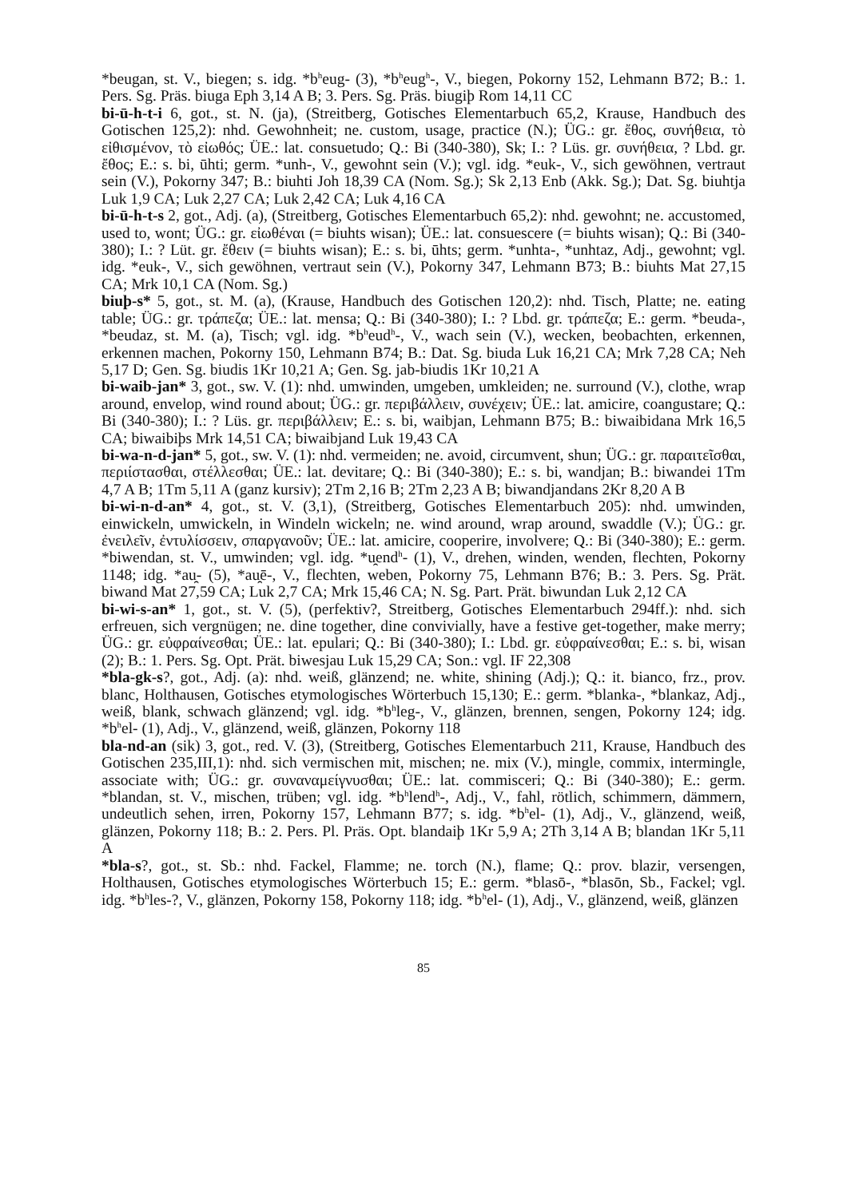*beugan, st. V., biegen; s. idg. *b<sup>h</sup>eug- (3), *b<sup>h</sup>eug<sup>h</sup>-, V., biegen, Pokorny 152, Lehmann B72; B.: 1. Pers. Sg. Präs. biuga Eph 3,14 A B; 3. Pers. Sg. Präs. biugiþ Rom 14,11 CC
bi-ū-h-t-i 6, got., st. N. (ja), (Streitberg, Gotisches Elementarbuch 65,2, Krause, Handbuch des Gotischen 125,2): nhd. Gewohnheit; ne. custom, usage, practice (N.); ÜG.: gr. ἔθος, συνήθεια, τὸ εἰθισμένον, τὸ εἰωθός; ÜE.: lat. consuetudo; Q.: Bi (340-380), Sk; I.: ? Lüs. gr. συνήθεια, ? Lbd. gr. ἔθος; E.: s. bi, ūhti; germ. *unh-, V., gewohnt sein (V.); vgl. idg. *euk-, V., sich gewöhnen, vertraut sein (V.), Pokorny 347; B.: biuhti Joh 18,39 CA (Nom. Sg.); Sk 2,13 Enb (Akk. Sg.); Dat. Sg. biuhtja Luk 1,9 CA; Luk 2,27 CA; Luk 2,42 CA; Luk 4,16 CA
bi-ū-h-t-s 2, got., Adj. (a), (Streitberg, Gotisches Elementarbuch 65,2): nhd. gewohnt; ne. accustomed, used to, wont; ÜG.: gr. εἰωθέναι (= biuhts wisan); ÜE.: lat. consuescere (= biuhts wisan); Q.: Bi (340-380); I.: ? Lüt. gr. ἔθειν (= biuhts wisan); E.: s. bi, ūhts; germ. *unhta-, *unhtaz, Adj., gewohnt; vgl. idg. *euk-, V., sich gewöhnen, vertraut sein (V.), Pokorny 347, Lehmann B73; B.: biuhts Mat 27,15 CA; Mrk 10,1 CA (Nom. Sg.)
biuþ-s* 5, got., st. M. (a), (Krause, Handbuch des Gotischen 120,2): nhd. Tisch, Platte; ne. eating table; ÜG.: gr. τράπεζα; ÜE.: lat. mensa; Q.: Bi (340-380); I.: ? Lbd. gr. τράπεζα; E.: germ. *beuda-, *beudaz, st. M. (a), Tisch; vgl. idg. *b<sup>h</sup>eud<sup>h</sup>-, V., wach sein (V.), wecken, beobachten, erkennen, erkennen machen, Pokorny 150, Lehmann B74; B.: Dat. Sg. biuda Luk 16,21 CA; Mrk 7,28 CA; Neh 5,17 D; Gen. Sg. biudis 1Kr 10,21 A; Gen. Sg. jab-biudis 1Kr 10,21 A
bi-waib-jan* 3, got., sw. V. (1): nhd. umwinden, umgeben, umkleiden; ne. surround (V.), clothe, wrap around, envelop, wind round about; ÜG.: gr. περιβάλλειν, συνέχειν; ÜE.: lat. amicire, coangustare; Q.: Bi (340-380); I.: ? Lüs. gr. περιβάλλειν; E.: s. bi, waibjan, Lehmann B75; B.: biwaibidana Mrk 16,5 CA; biwaibiþs Mrk 14,51 CA; biwaibjand Luk 19,43 CA
bi-wa-n-d-jan* 5, got., sw. V. (1): nhd. vermeiden; ne. avoid, circumvent, shun; ÜG.: gr. παραιτεῖσθαι, περιίστασθαι, στέλλεσθαι; ÜE.: lat. devitare; Q.: Bi (340-380); E.: s. bi, wandjan; B.: biwandei 1Tm 4,7 A B; 1Tm 5,11 A (ganz kursiv); 2Tm 2,16 B; 2Tm 2,23 A B; biwandjandans 2Kr 8,20 A B
bi-wi-n-d-an* 4, got., st. V. (3,1), (Streitberg, Gotisches Elementarbuch 205): nhd. umwinden, einwickeln, umwickeln, in Windeln wickeln; ne. wind around, wrap around, swaddle (V.); ÜG.: gr. ἐνειλεῖν, ἐντυλίσσειν, σπαργανοῦν; ÜE.: lat. amicire, cooperire, involvere; Q.: Bi (340-380); E.: germ. *biwendan, st. V., umwinden; vgl. idg. *u̯end<sup>h</sup>- (1), V., drehen, winden, wenden, flechten, Pokorny 1148; idg. *au̯- (5), *au̯ē-, V., flechten, weben, Pokorny 75, Lehmann B76; B.: 3. Pers. Sg. Prät. biwand Mat 27,59 CA; Luk 2,7 CA; Mrk 15,46 CA; N. Sg. Part. Prät. biwundan Luk 2,12 CA
bi-wi-s-an* 1, got., st. V. (5), (perfektiv?, Streitberg, Gotisches Elementarbuch 294ff.): nhd. sich erfreuen, sich vergnügen; ne. dine together, dine convivially, have a festive get-together, make merry; ÜG.: gr. εὐφραίνεσθαι; ÜE.: lat. epulari; Q.: Bi (340-380); I.: Lbd. gr. εὐφραίνεσθαι; E.: s. bi, wisan (2); B.: 1. Pers. Sg. Opt. Prät. biwesjau Luk 15,29 CA; Son.: vgl. IF 22,308
*bla-gk-s?, got., Adj. (a): nhd. weiß, glänzend; ne. white, shining (Adj.); Q.: it. bianco, frz., prov. blanc, Holthausen, Gotisches etymologisches Wörterbuch 15,130; E.: germ. *blanka-, *blankaz, Adj., weiß, blank, schwach glänzend; vgl. idg. *b<sup>h</sup>leg-, V., glänzen, brennen, sengen, Pokorny 124; idg. *b<sup>h</sup>el- (1), Adj., V., glänzend, weiß, glänzen, Pokorny 118
bla-nd-an (sik) 3, got., red. V. (3), (Streitberg, Gotisches Elementarbuch 211, Krause, Handbuch des Gotischen 235,III,1): nhd. sich vermischen mit, mischen; ne. mix (V.), mingle, commix, intermingle, associate with; ÜG.: gr. συναναμείγνυσθαι; ÜE.: lat. commisceri; Q.: Bi (340-380); E.: germ. *blandan, st. V., mischen, trüben; vgl. idg. *b<sup>h</sup>lend<sup>h</sup>-, Adj., V., fahl, rötlich, schimmern, dämmern, undeutlich sehen, irren, Pokorny 157, Lehmann B77; s. idg. *b<sup>h</sup>el- (1), Adj., V., glänzend, weiß, glänzen, Pokorny 118; B.: 2. Pers. Pl. Präs. Opt. blandaiþ 1Kr 5,9 A; 2Th 3,14 A B; blandan 1Kr 5,11 A
*bla-s?, got., st. Sb.: nhd. Fackel, Flamme; ne. torch (N.), flame; Q.: prov. blazir, versengen, Holthausen, Gotisches etymologisches Wörterbuch 15; E.: germ. *blasō-, *blasōn, Sb., Fackel; vgl. idg. *b<sup>h</sup>les-?, V., glänzen, Pokorny 158, Pokorny 118; idg. *b<sup>h</sup>el- (1), Adj., V., glänzend, weiß, glänzen
85